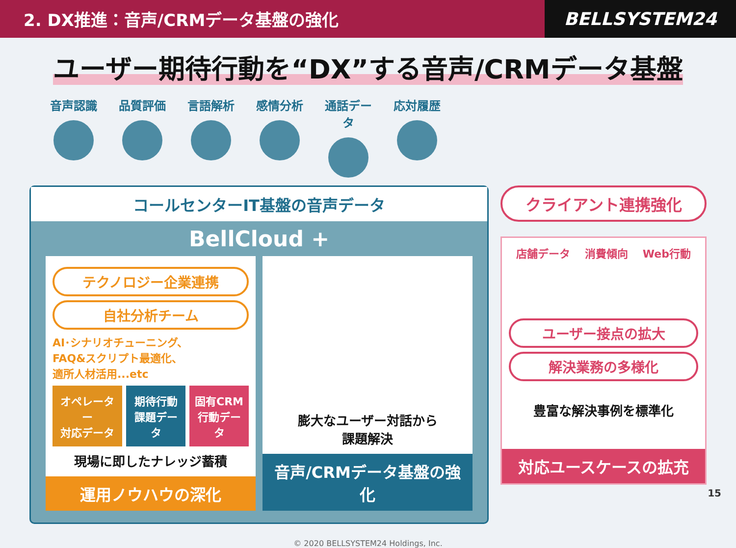2. DX推進：音声/CRMデータ基盤の強化
BELLSYSTEM24
ユーザー期待行動を“DX”する音声/CRMデータ基盤
音声認識 品質評価 言語解析 感情分析 通話データ
応対履歴
コールセンターIT基盤の音声データ
BellCloud +
テクノロジー企業連携
自社分析チーム
AI･シナリオチューニング、
FAQ&スクリプト最適化、
適所人材活用...etc
オペレーター
対応データ
期待行動
課題データ
固有CRM
行動データ
現場に即したナレッジ蓄積
運用ノウハウの深化
膨大なユーザー対話から
課題解決
音声/CRMデータ基盤の強化
クライアント連携強化
店舗データ 消費傾向 Web行動
ユーザー接点の拡大
解決業務の多様化
豊富な解決事例を標準化
対応ユースケースの拡充
© 2020 BELLSYSTEM24 Holdings, Inc.
15